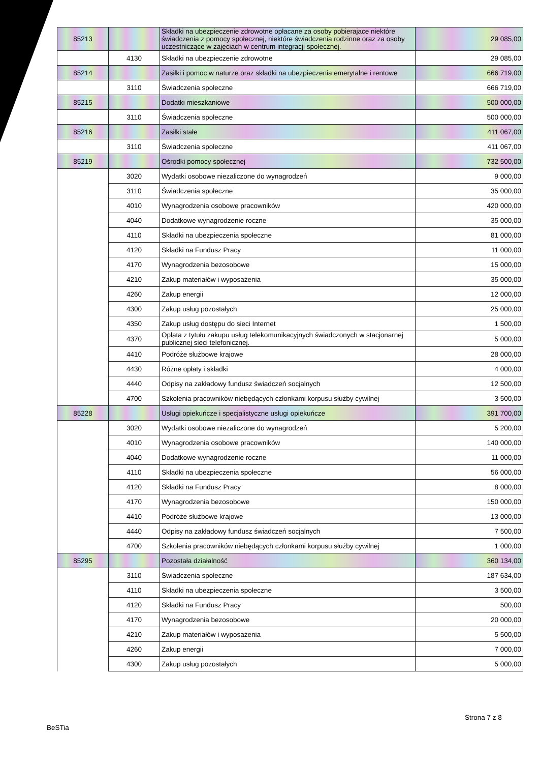| 85213 | | Składki na ubezpieczenie zdrowotne opłacane za osoby pobierajace niektóre świadczenia z pomocy społecznej, niektóre świadczenia rodzinne oraz za osoby uczestniczące w zajęciach w centrum integracji społecznej. | 29 085,00 |
| | 4130 | Składki na ubezpieczenie zdrowotne | 29 085,00 |
| 85214 | | Zasiłki i pomoc w naturze oraz składki na ubezpieczenia emerytalne i rentowe | 666 719,00 |
| | 3110 | Świadczenia społeczne | 666 719,00 |
| 85215 | | Dodatki mieszkaniowe | 500 000,00 |
| | 3110 | Świadczenia społeczne | 500 000,00 |
| 85216 | | Zasiłki stałe | 411 067,00 |
| | 3110 | Świadczenia społeczne | 411 067,00 |
| 85219 | | Ośrodki pomocy społecznej | 732 500,00 |
| | 3020 | Wydatki osobowe niezaliczone do wynagrodzeń | 9 000,00 |
| | 3110 | Świadczenia społeczne | 35 000,00 |
| | 4010 | Wynagrodzenia osobowe pracowników | 420 000,00 |
| | 4040 | Dodatkowe wynagrodzenie roczne | 35 000,00 |
| | 4110 | Składki na ubezpieczenia społeczne | 81 000,00 |
| | 4120 | Składki na Fundusz Pracy | 11 000,00 |
| | 4170 | Wynagrodzenia bezosobowe | 15 000,00 |
| | 4210 | Zakup materiałów i wyposażenia | 35 000,00 |
| | 4260 | Zakup energii | 12 000,00 |
| | 4300 | Zakup usług pozostałych | 25 000,00 |
| | 4350 | Zakup usług dostępu do sieci Internet | 1 500,00 |
| | 4370 | Opłata z tytułu zakupu usług telekomunikacyjnych świadczonych w stacjonarnej publicznej sieci telefonicznej. | 5 000,00 |
| | 4410 | Podróże służbowe krajowe | 28 000,00 |
| | 4430 | Różne opłaty i składki | 4 000,00 |
| | 4440 | Odpisy na zakładowy fundusz świadczeń socjalnych | 12 500,00 |
| | 4700 | Szkolenia pracowników niebędących członkami korpusu służby cywilnej | 3 500,00 |
| 85228 | | Usługi opiekuńcze i specjalistyczne usługi opiekuńcze | 391 700,00 |
| | 3020 | Wydatki osobowe niezaliczone do wynagrodzeń | 5 200,00 |
| | 4010 | Wynagrodzenia osobowe pracowników | 140 000,00 |
| | 4040 | Dodatkowe wynagrodzenie roczne | 11 000,00 |
| | 4110 | Składki na ubezpieczenia społeczne | 56 000,00 |
| | 4120 | Składki na Fundusz Pracy | 8 000,00 |
| | 4170 | Wynagrodzenia bezosobowe | 150 000,00 |
| | 4410 | Podróże służbowe krajowe | 13 000,00 |
| | 4440 | Odpisy na zakładowy fundusz świadczeń socjalnych | 7 500,00 |
| | 4700 | Szkolenia pracowników niebędących członkami korpusu służby cywilnej | 1 000,00 |
| 85295 | | Pozostała działalność | 360 134,00 |
| | 3110 | Świadczenia społeczne | 187 634,00 |
| | 4110 | Składki na ubezpieczenia społeczne | 3 500,00 |
| | 4120 | Składki na Fundusz Pracy | 500,00 |
| | 4170 | Wynagrodzenia bezosobowe | 20 000,00 |
| | 4210 | Zakup materiałów i wyposażenia | 5 500,00 |
| | 4260 | Zakup energii | 7 000,00 |
| | 4300 | Zakup usług pozostałych | 5 000,00 |
Strona 7 z 8
BeSTia